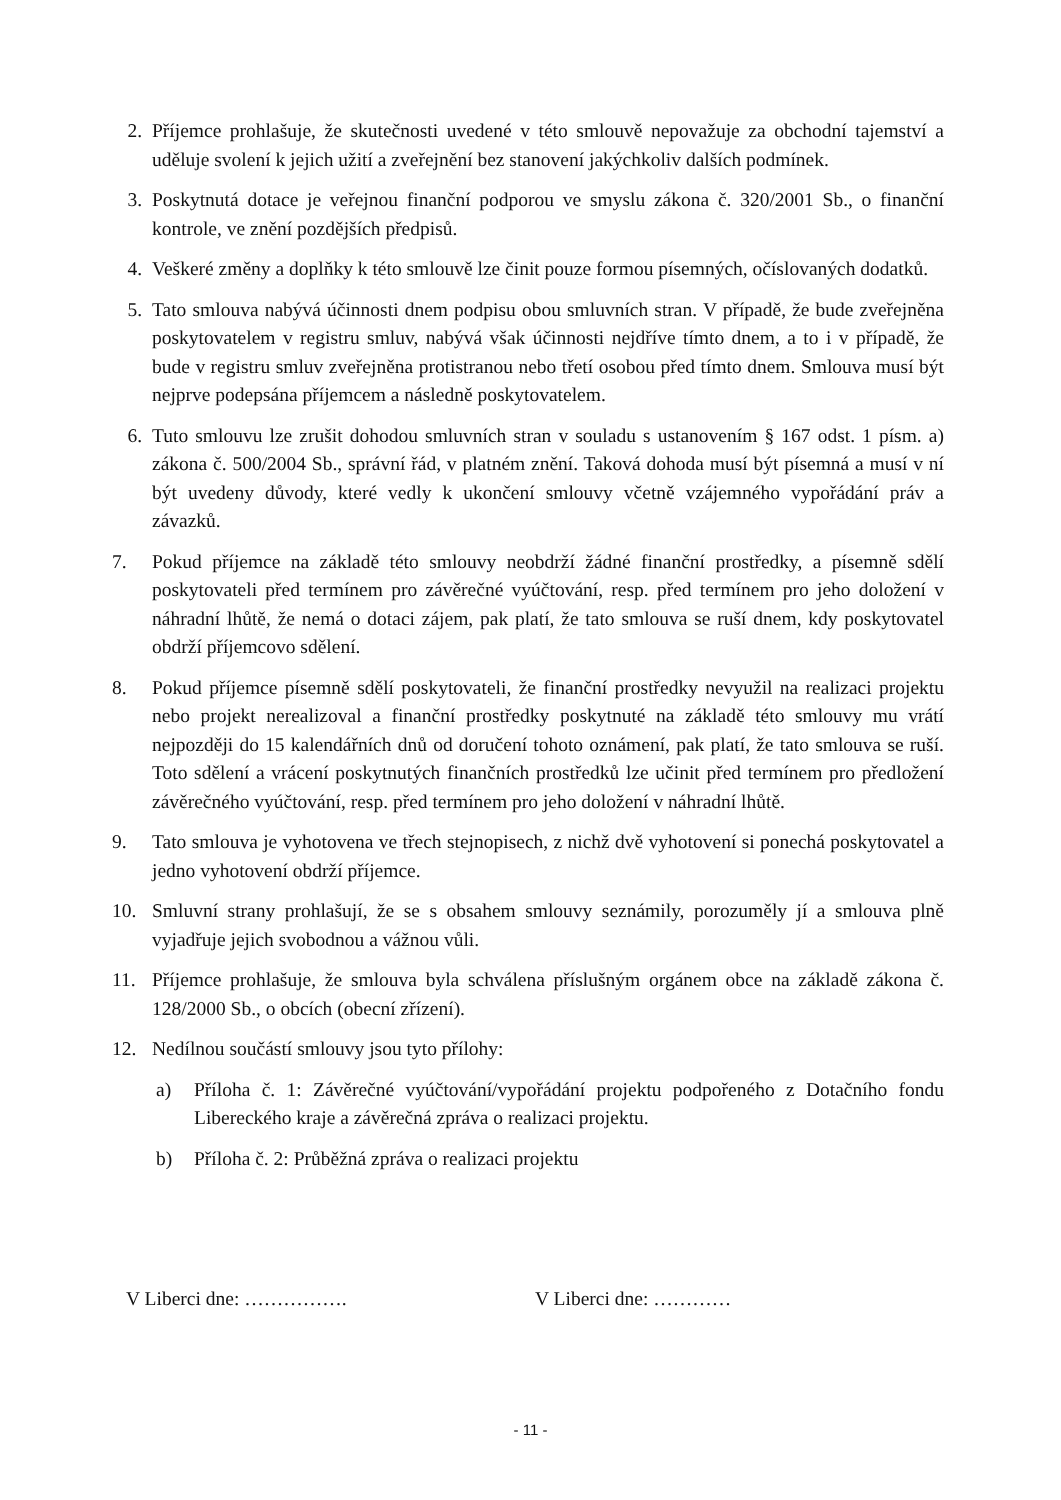2. Příjemce prohlašuje, že skutečnosti uvedené v této smlouvě nepovažuje za obchodní tajemství a uděluje svolení k jejich užití a zveřejnění bez stanovení jakýchkoliv dalších podmínek.
3. Poskytnutá dotace je veřejnou finanční podporou ve smyslu zákona č. 320/2001 Sb., o finanční kontrole, ve znění pozdějších předpisů.
4. Veškeré změny a doplňky k této smlouvě lze činit pouze formou písemných, očíslovaných dodatků.
5. Tato smlouva nabývá účinnosti dnem podpisu obou smluvních stran. V případě, že bude zveřejněna poskytovatelem v registru smluv, nabývá však účinnosti nejdříve tímto dnem, a to i v případě, že bude v registru smluv zveřejněna protistranou nebo třetí osobou před tímto dnem. Smlouva musí být nejprve podepsána příjemcem a následně poskytovatelem.
6. Tuto smlouvu lze zrušit dohodou smluvních stran v souladu s ustanovením § 167 odst. 1 písm. a) zákona č. 500/2004 Sb., správní řád, v platném znění. Taková dohoda musí být písemná a musí v ní být uvedeny důvody, které vedly k ukončení smlouvy včetně vzájemného vypořádání práv a závazků.
7. Pokud příjemce na základě této smlouvy neobdrží žádné finanční prostředky, a písemně sdělí poskytovateli před termínem pro závěrečné vyúčtování, resp. před termínem pro jeho doložení v náhradní lhůtě, že nemá o dotaci zájem, pak platí, že tato smlouva se ruší dnem, kdy poskytovatel obdrží příjemcovo sdělení.
8. Pokud příjemce písemně sdělí poskytovateli, že finanční prostředky nevyužil na realizaci projektu nebo projekt nerealizoval a finanční prostředky poskytnuté na základě této smlouvy mu vrátí nejpozději do 15 kalendářních dnů od doručení tohoto oznámení, pak platí, že tato smlouva se ruší. Toto sdělení a vrácení poskytnutých finančních prostředků lze učinit před termínem pro předložení závěrečného vyúčtování, resp. před termínem pro jeho doložení v náhradní lhůtě.
9. Tato smlouva je vyhotovena ve třech stejnopisech, z nichž dvě vyhotovení si ponechá poskytovatel a jedno vyhotovení obdrží příjemce.
10. Smluvní strany prohlašují, že se s obsahem smlouvy seznámily, porozuměly jí a smlouva plně vyjadřuje jejich svobodnou a vážnou vůli.
11. Příjemce prohlašuje, že smlouva byla schválena příslušným orgánem obce na základě zákona č. 128/2000 Sb., o obcích (obecní zřízení).
12. Nedílnou součástí smlouvy jsou tyto přílohy:
a) Příloha č. 1: Závěrečné vyúčtování/vypořádání projektu podpořeného z Dotačního fondu Libereckého kraje a závěrečná zpráva o realizaci projektu.
b) Příloha č. 2: Průběžná zpráva o realizaci projektu
V Liberci dne: ……………. V Liberci dne: …………
- 11 -